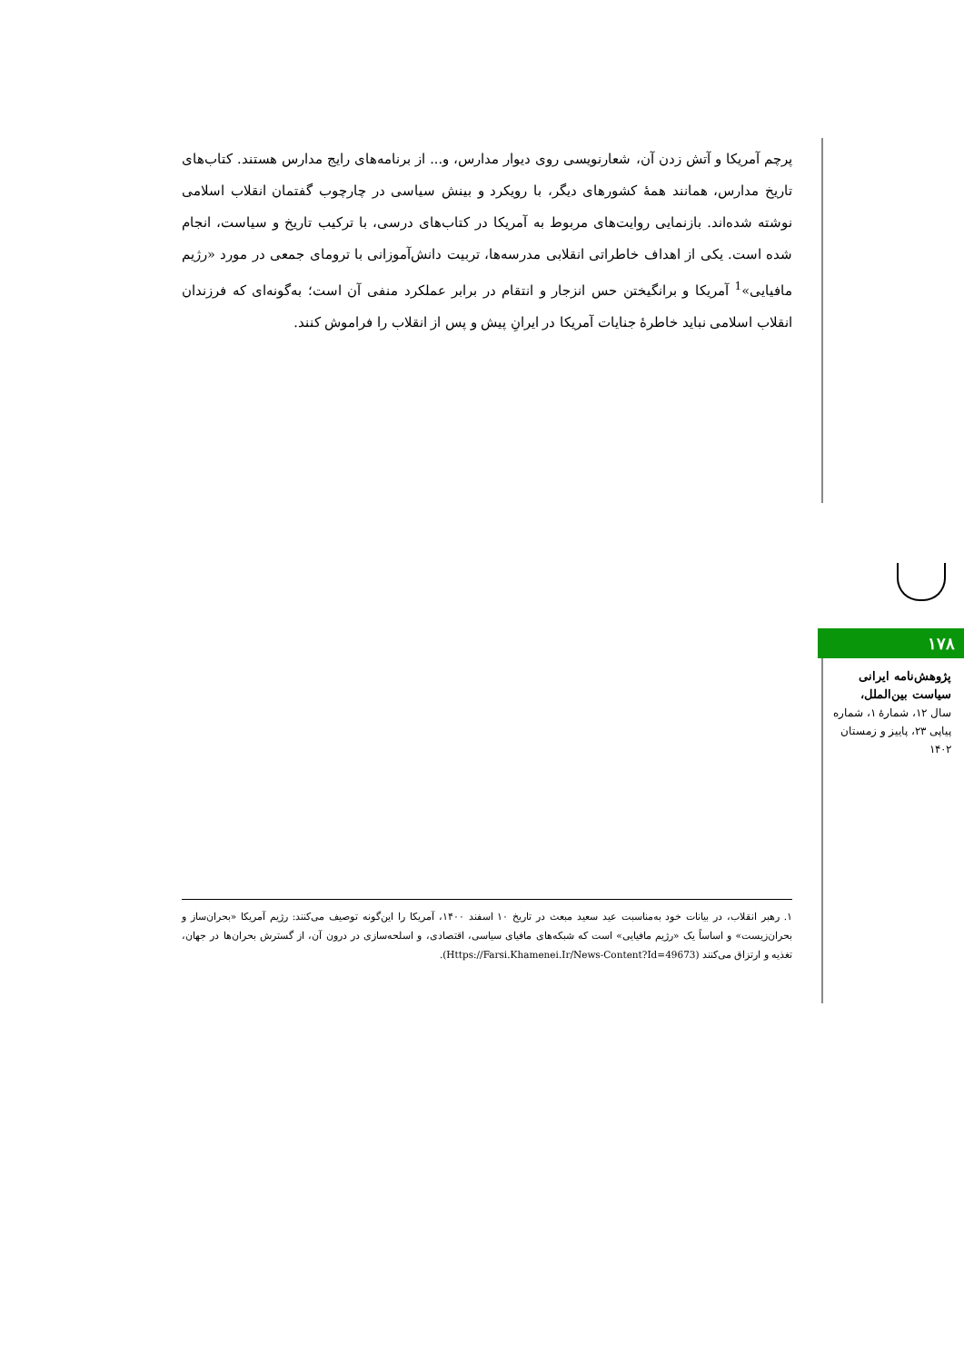پرچم آمریکا و آتش زدن آن، شعارنویسی روی دیوار مدارس، و... از برنامه‌های رایج مدارس هستند. کتاب‌های تاریخ مدارس، همانند همهٔ کشورهای دیگر، با رویکرد و بینش سیاسی در چارچوب گفتمان انقلاب اسلامی نوشته شده‌اند. بازنمایی روایت‌های مربوط به آمریکا در کتاب‌های درسی، با ترکیب تاریخ و سیاست، انجام شده است. یکی از اهداف خاطراتی انقلابی مدرسه‌ها، تربیت دانش‌آموزانی با ترومای جمعی در مورد «رژیم مافیایی»<sup>1</sup> آمریکا و برانگیختن حس انزجار و انتقام در برابر عملکرد منفی آن است؛ به‌گونه‌ای که فرزندان انقلاب اسلامی نباید خاطرهٔ جنایات آمریکا در ایرانِ پیش و پس از انقلاب را فراموش کنند.
۱۷۸
پژوهش‌نامه ایرانی سیاست بین‌الملل،
سال ۱۲، شمارهٔ ۱، شماره پیاپی ۲۳، پاییز و زمستان ۱۴۰۲
۱. رهبر انقلاب، در بیانات خود به‌مناسبت عید سعید مبعث در تاریخ ۱۰ اسفند ۱۴۰۰، آمریکا را این‌گونه توصیف می‌کنند: رژیم آمریکا «بحران‌ساز و بحران‌زیست» و اساساً یک «رژیم مافیایی» است که شبکه‌های مافیای سیاسی، اقتصادی، و اسلحه‌سازی در درون آن، از گسترش بحران‌ها در جهان، تغذیه و ارتزاق می‌کنند (Https://Farsi.Khamenei.Ir/News-Content?Id=49673).